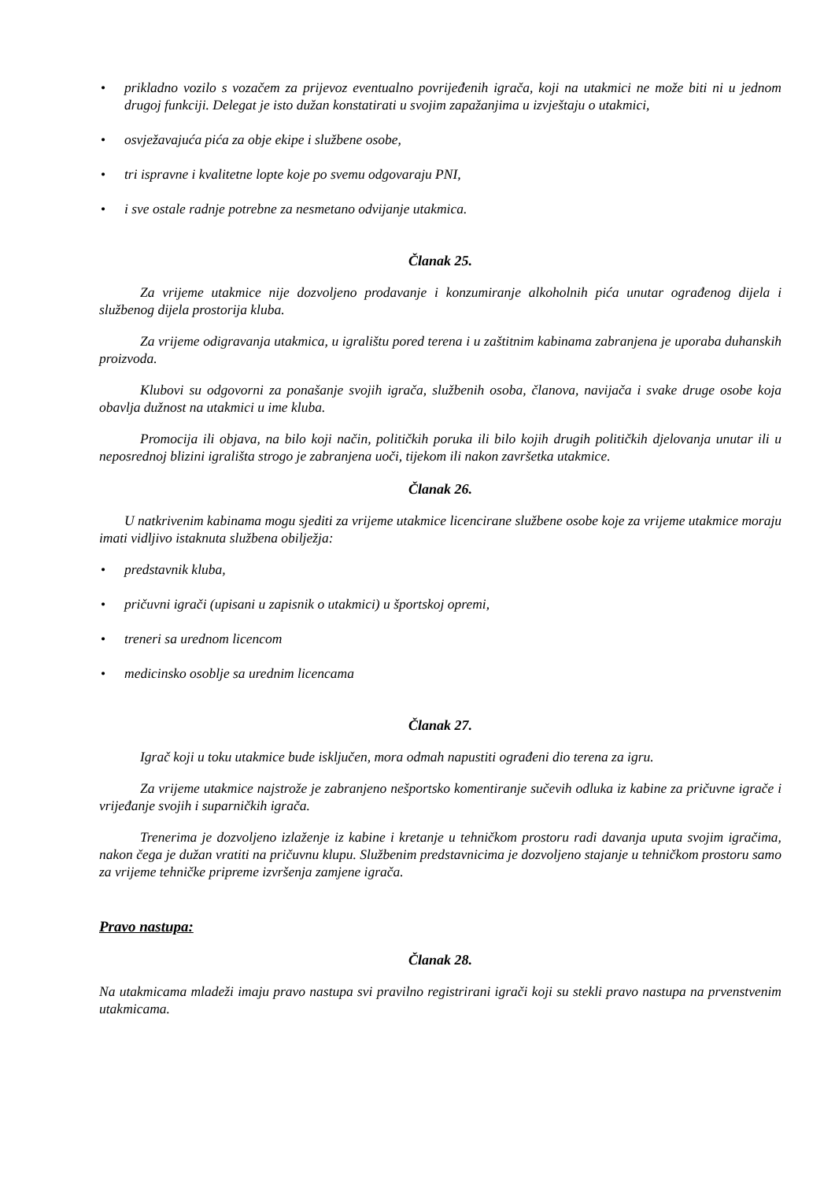• prikladno vozilo s vozačem za prijevoz eventualno povrijeđenih igrača, koji na utakmici ne može biti ni u jednom drugoj funkciji. Delegat je isto dužan konstatirati u svojim zapažanjima u izvještaju o utakmici,
• osvježavajuća pića za obje ekipe i službene osobe,
• tri ispravne i kvalitetne lopte koje po svemu odgovaraju PNI,
• i sve ostale radnje potrebne za nesmetano odvijanje utakmica.
Članak 25.
Za vrijeme utakmice nije dozvoljeno prodavanje i konzumiranje alkoholnih pića unutar ograđenog dijela i službenog dijela prostorija kluba.
Za vrijeme odigravanja utakmica, u igralištu pored terena i u zaštitnim kabinama zabranjena je uporaba duhanskih proizvoda.
Klubovi su odgovorni za ponašanje svojih igrača, službenih osoba, članova, navijača i svake druge osobe koja obavlja dužnost na utakmici u ime kluba.
Promocija ili objava, na bilo koji način, političkih poruka ili bilo kojih drugih političkih djelovanja unutar ili u neposrednoj blizini igrališta strogo je zabranjena uoči, tijekom ili nakon završetka utakmice.
Članak 26.
U natkrivenim kabinama mogu sjediti za vrijeme utakmice licencirane službene osobe koje za vrijeme utakmice moraju imati vidljivo istaknuta službena obilježja:
• predstavnik kluba,
• pričuvni igrači (upisani u zapisnik o utakmici) u športskoj opremi,
• treneri sa urednom licencom
• medicinsko osoblje sa urednim licencama
Članak 27.
Igrač koji u toku utakmice bude isključen, mora odmah napustiti ograđeni dio terena za igru.
Za vrijeme utakmice najstrože je zabranjeno nešportsko komentiranje sučevih odluka iz kabine za pričuvne igrače i vrijeđanje svojih i suparničkih igrača.
Trenerima je dozvoljeno izlaženje iz kabine i kretanje u tehničkom prostoru radi davanja uputa svojim igračima, nakon čega je dužan vratiti na pričuvnu klupu. Službenim predstavnicima je dozvoljeno stajanje u tehničkom prostoru samo za vrijeme tehničke pripreme izvršenja zamjene igrača.
Pravo nastupa:
Članak 28.
Na utakmicama mladeži imaju pravo nastupa svi pravilno registrirani igrači koji su stekli pravo nastupa na prvenstvenim utakmicama.